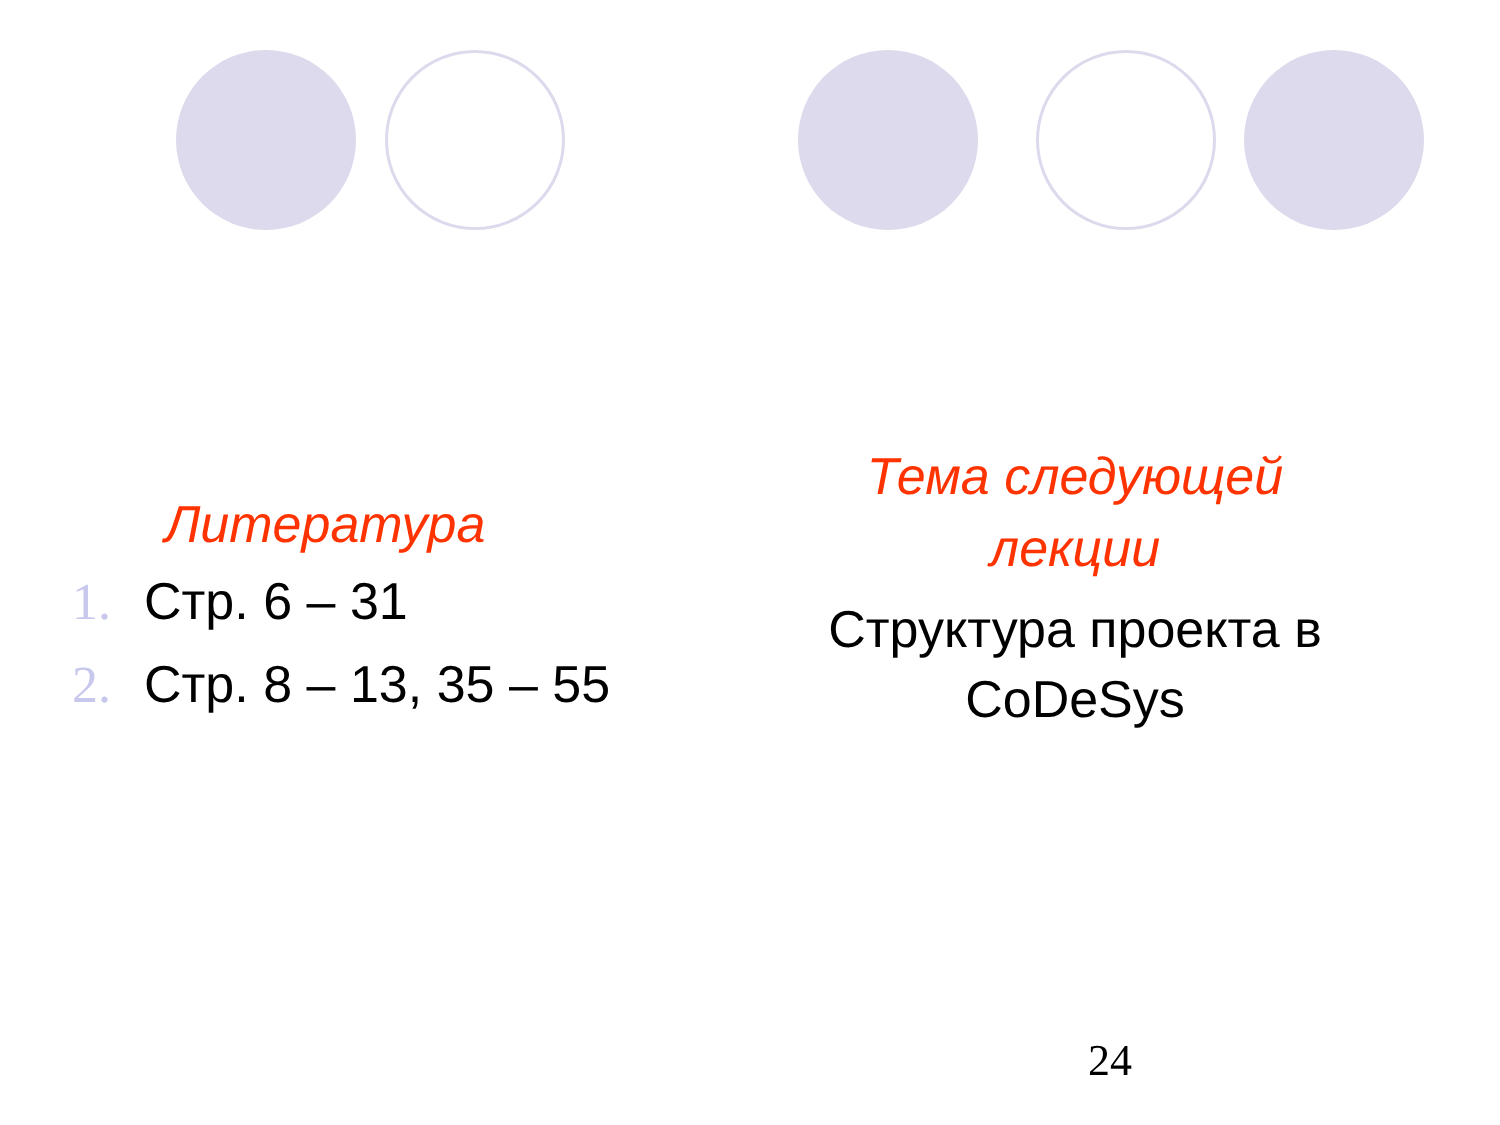Литература
1. Стр. 6 – 31
2. Стр. 8 – 13, 35 – 55
Тема следующей
лекции
Структура проекта в
CoDeSys
24